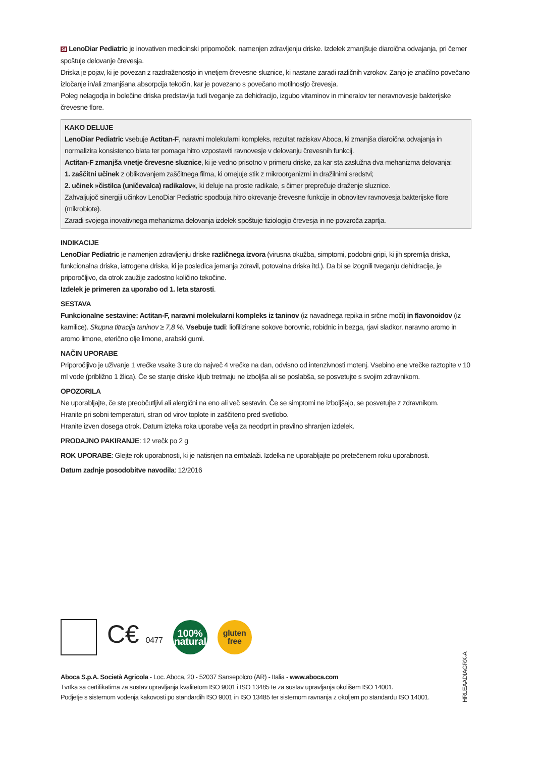SI LenoDiar Pediatric je inovativen medicinski pripomoček, namenjen zdravljenju driske. Izdelek zmanjšuje diaroična odvajanja, pri čemer spoštuje delovanje črevesja.
Driska je pojav, ki je povezan z razdraženostjo in vnetjem črevesne sluznice, ki nastane zaradi različnih vzrokov. Zanjo je značilno povečano izločanje in/ali zmanjšana absorpcija tekočin, kar je povezano s povečano motilnostjo črevesja.
Poleg nelagodja in bolečine driska predstavlja tudi tveganje za dehidracijo, izgubo vitaminov in mineralov ter neravnovesje bakterijske črevesne flore.
KAKO DELUJE
LenoDiar Pediatric vsebuje Actitan-F, naravni molekularni kompleks, rezultat raziskav Aboca, ki zmanjša diaroična odvajanja in normalizira konsistenco blata ter pomaga hitro vzpostaviti ravnovesje v delovanju črevesnih funkcij.
Actitan-F zmanjša vnetje črevesne sluznice, ki je vedno prisotno v primeru driske, za kar sta zaslužna dva mehanizma delovanja:
1. zaščitni učinek z oblikovanjem zaščitnega filma, ki omejuje stik z mikroorganizmi in dražilnimi sredstvi;
2. učinek »čistilca (uničevalca) radikalov«, ki deluje na proste radikale, s čimer preprečuje draženje sluznice.
Zahvaljujoč sinergiji učinkov LenoDiar Pediatric spodbuja hitro okrevanje črevesne funkcije in obnovitev ravnovesja bakterijske flore (mikrobiote).
Zaradi svojega inovativnega mehanizma delovanja izdelek spoštuje fiziologijo črevesja in ne povzroča zaprtja.
INDIKACIJE
LenoDiar Pediatric je namenjen zdravljenju driske različnega izvora (virusna okužba, simptomi, podobni gripi, ki jih spremlja driska, funkcionalna driska, iatrogena driska, ki je posledica jemanja zdravil, potovalna driska itd.). Da bi se izognili tveganju dehidracije, je priporočljivo, da otrok zaužije zadostno količino tekočine.
Izdelek je primeren za uporabo od 1. leta starosti.
SESTAVA
Funkcionalne sestavine: Actitan-F, naravni molekularni kompleks iz taninov (iz navadnega repika in srčne moči) in flavonoidov (iz kamilice). Skupna titracija taninov ≥ 7,8 %. Vsebuje tudi: liofilizirane sokove borovnic, robidnic in bezga, rjavi sladkor, naravno aromo in aromo limone, eterično olje limone, arabski gumi.
NAČIN UPORABE
Priporočljivo je uživanje 1 vrečke vsake 3 ure do največ 4 vrečke na dan, odvisno od intenzivnosti motenj. Vsebino ene vrečke raztopite v 10 ml vode (približno 1 žlica). Če se stanje driske kljub tretmaju ne izboljša ali se poslabša, se posvetujte s svojim zdravnikom.
OPOZORILA
Ne uporabljajte, če ste preobčutljivi ali alergični na eno ali več sestavin. Če se simptomi ne izboljšajo, se posvetujte z zdravnikom.
Hranite pri sobni temperaturi, stran od virov toplote in zaščiteno pred svetlobo.
Hranite izven dosega otrok. Datum izteka roka uporabe velja za neodprt in pravilno shranjen izdelek.
PRODAJNO PAKIRANJE: 12 vrečk po 2 g
ROK UPORABE: Glejte rok uporabnosti, ki je natisnjen na embalaži. Izdelka ne uporabljajte po pretečenem roku uporabnosti.
Datum zadnje posodobitve navodila: 12/2016
C€ 0477
100%
natural
gluten
free
Aboca S.p.A. Società Agricola - Loc. Aboca, 20 - 52037 Sansepolcro (AR) - Italia - www.aboca.com
Tvrtka sa certifikatima za sustav upravljanja kvalitetom ISO 9001 i ISO 13485 te za sustav upravljanja okolišem ISO 14001.
Podjetje s sistemom vodenja kakovosti po standardih ISO 9001 in ISO 13485 ter sistemom ravnanja z okoljem po standardu ISO 14001.
HRLEAADIAGRX-A